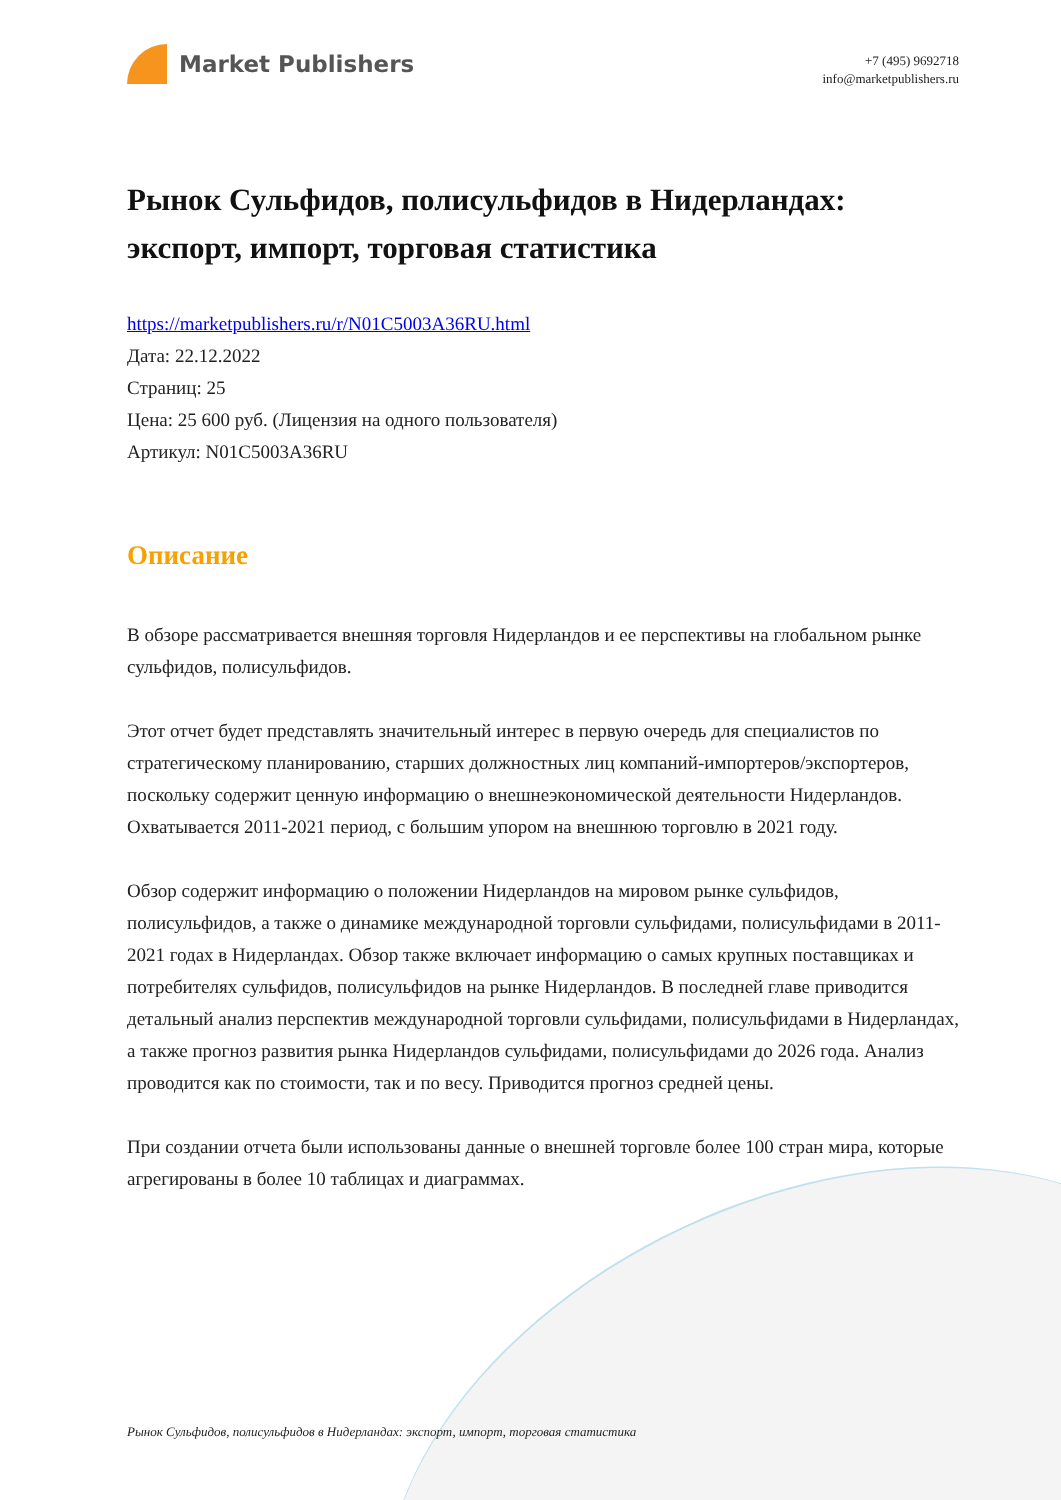Market Publishers
+7 (495) 9692718
info@marketpublishers.ru
Рынок Сульфидов, полисульфидов в Нидерландах: экспорт, импорт, торговая статистика
https://marketpublishers.ru/r/N01C5003A36RU.html
Дата: 22.12.2022
Страниц: 25
Цена: 25 600 руб. (Лицензия на одного пользователя)
Артикул: N01C5003A36RU
Описание
В обзоре рассматривается внешняя торговля Нидерландов и ее перспективы на глобальном рынке сульфидов, полисульфидов.
Этот отчет будет представлять значительный интерес в первую очередь для специалистов по стратегическому планированию, старших должностных лиц компаний-импортеров/экспортеров, поскольку содержит ценную информацию о внешнеэкономической деятельности Нидерландов. Охватывается 2011-2021 период, с большим упором на внешнюю торговлю в 2021 году.
Обзор содержит информацию о положении Нидерландов на мировом рынке сульфидов, полисульфидов, а также о динамике международной торговли сульфидами, полисульфидами в 2011-2021 годах в Нидерландах. Обзор также включает информацию о самых крупных поставщиках и потребителях сульфидов, полисульфидов на рынке Нидерландов. В последней главе приводится детальный анализ перспектив международной торговли сульфидами, полисульфидами в Нидерландах, а также прогноз развития рынка Нидерландов сульфидами, полисульфидами до 2026 года. Анализ проводится как по стоимости, так и по весу. Приводится прогноз средней цены.
При создании отчета были использованы данные о внешней торговле более 100 стран мира, которые агрегированы в более 10 таблицах и диаграммах.
Рынок Сульфидов, полисульфидов в Нидерландах: экспорт, импорт, торговая статистика